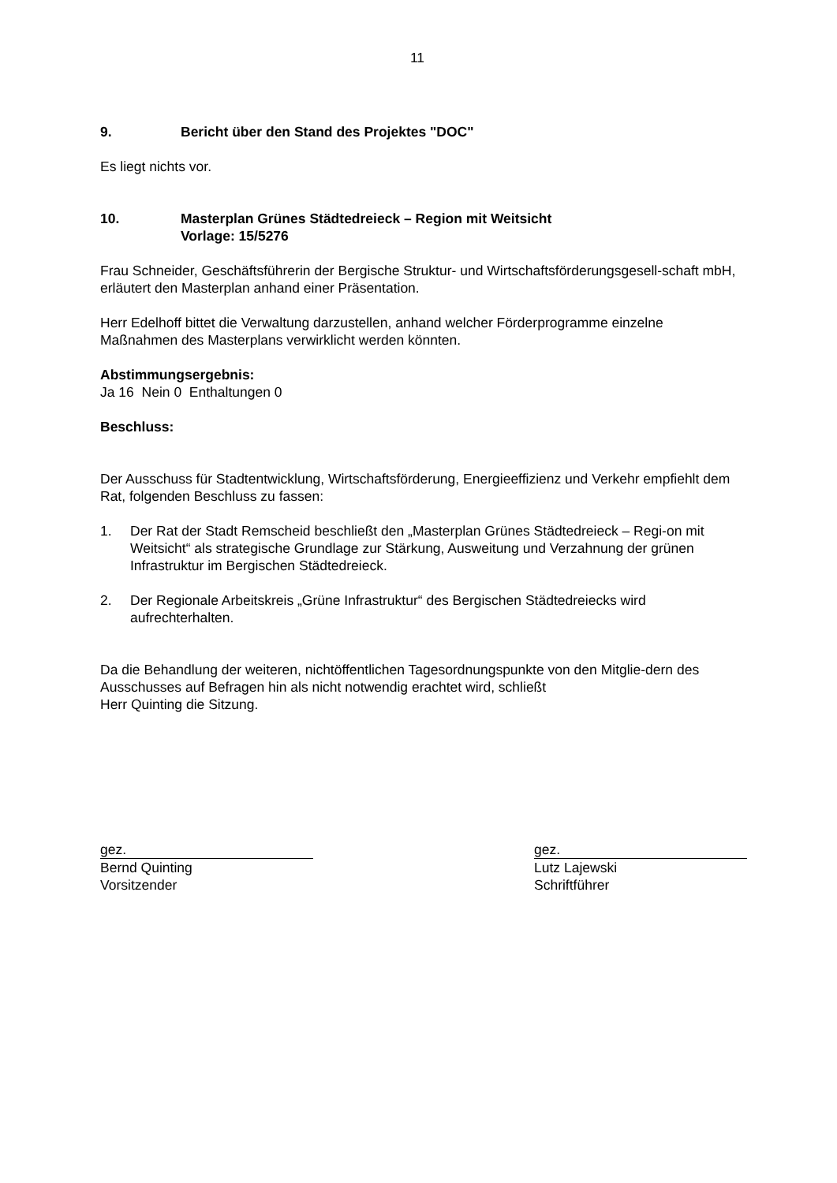11
9. Bericht über den Stand des Projektes "DOC"
Es liegt nichts vor.
10. Masterplan Grünes Städtedreieck – Region mit Weitsicht
Vorlage: 15/5276
Frau Schneider, Geschäftsführerin der Bergische Struktur- und Wirtschaftsförderungsgesell-schaft mbH, erläutert den Masterplan anhand einer Präsentation.
Herr Edelhoff bittet die Verwaltung darzustellen, anhand welcher Förderprogramme einzelne Maßnahmen des Masterplans verwirklicht werden könnten.
Abstimmungsergebnis:
Ja 16 Nein 0 Enthaltungen 0
Beschluss:
Der Ausschuss für Stadtentwicklung, Wirtschaftsförderung, Energieeffizienz und Verkehr empfiehlt dem Rat, folgenden Beschluss zu fassen:
1. Der Rat der Stadt Remscheid beschließt den „Masterplan Grünes Städtedreieck – Regi-on mit Weitsicht“ als strategische Grundlage zur Stärkung, Ausweitung und Verzahnung der grünen Infrastruktur im Bergischen Städtedreieck.
2. Der Regionale Arbeitskreis „Grüne Infrastruktur“ des Bergischen Städtedreiecks wird aufrechterhalten.
Da die Behandlung der weiteren, nichtöffentlichen Tagesordnungspunkte von den Mitglie-dern des Ausschusses auf Befragen hin als nicht notwendig erachtet wird, schließt
Herr Quinting die Sitzung.
gez.
Bernd Quinting
Vorsitzender
gez.
Lutz Lajewski
Schriftführer